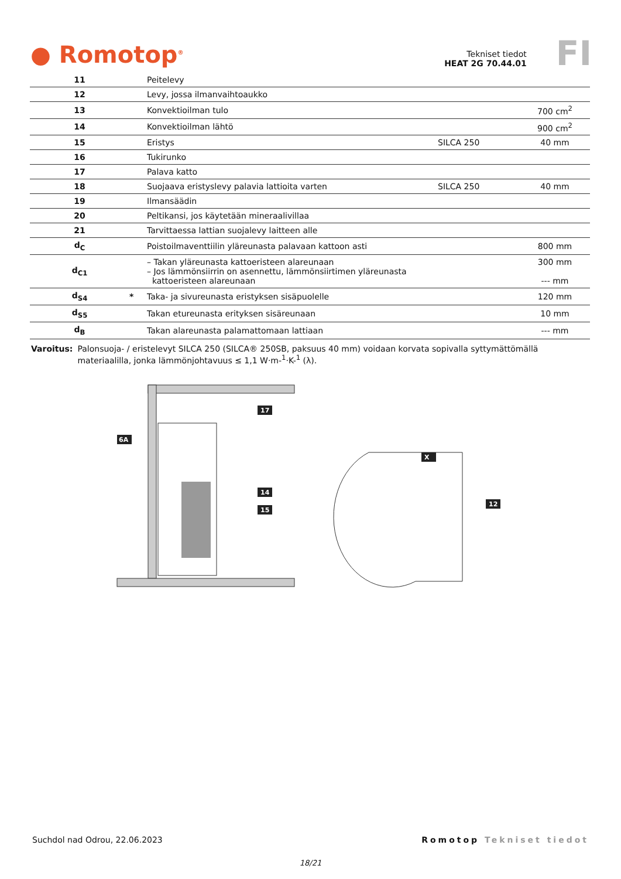● Romotop<sup>®</sup>
Tekniset tiedot
HEAT 2G 70.44.01
FI
| 11 | | Peitelevy | | |
| 12 | | Levy, jossa ilmanvaihtoaukko | | |
| 13 | | Konvektioilman tulo | | 700 cm<sup>2</sup> |
| 14 | | Konvektioilman lähtö | | 900 cm<sup>2</sup> |
| 15 | | Eristys | SILCA 250 | 40 mm |
| 16 | | Tukirunko | | |
| 17 | | Palava katto | | |
| 18 | | Suojaava eristyslevy palavia lattioita varten | SILCA 250 | 40 mm |
| 19 | | Ilmansäädin | | |
| 20 | | Peltikansi, jos käytetään mineraalivillaa | | |
| 21 | | Tarvittaessa lattian suojalevy laitteen alle | | |
| d<sub>C</sub> | | Poistoilmaventtiilin yläreunasta palavaan kattoon asti | | 800 mm |
| d<sub>C1</sub> | | – Takan yläreunasta kattoeristeen alareunaan – Jos lämmönsiirrin on asennettu, lämmönsiirtimen yläreunasta kattoeristeen alareunaan | | 300 mm --- mm |
| d<sub>S4</sub> | * | Taka- ja sivureunasta eristyksen sisäpuolelle | | 120 mm |
| d<sub>S5</sub> | | Takan etureunasta erityksen sisäreunaan | | 10 mm |
| d<sub>B</sub> | | Takan alareunasta palamattomaan lattiaan | | --- mm |
Varoitus: Palonsuoja- / eristelevyt SILCA 250 (SILCA® 250SB, paksuus 40 mm) voidaan korvata sopivalla syttymättömällä materiaalilla, jonka lämmönjohtavuus ≤ 1,1 W·m-<sup>1</sup>·K-<sup>1</sup> (λ).
6A
17
14
15
X
12
Suchdol nad Odrou, 22.06.2023 Romotop Tekniset tiedot
18/21